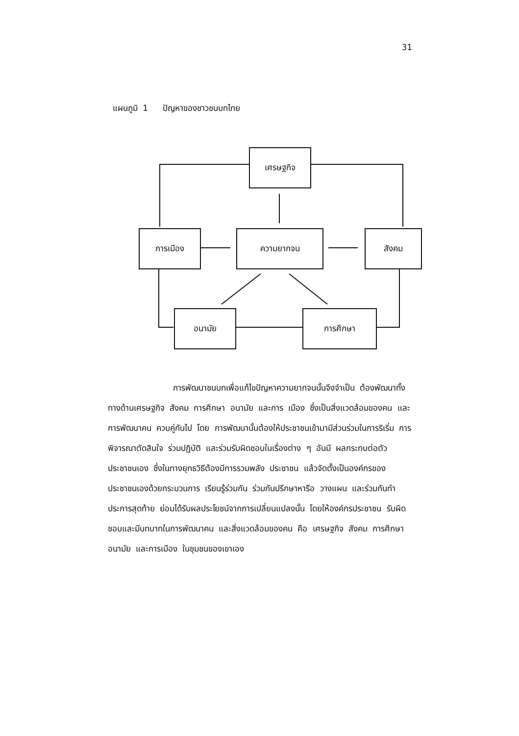31
แผนภูมิ 1 ปัญหาของชาวชนบทไทย
เศรษฐกิจ
การเมือง ความยากจน สังคม
อนามัย การศึกษา
การพัฒนาชนบทเพื่อแก้ไขปัญหาความยากจนนั้นจึงจำเป็น ต้องพัฒนาทั้งทางด้านเศรษฐกิจ สังคม การศึกษา อนามัย และการ เมือง ซึ่งเป็นสิ่งแวดล้อมของคน และการพัฒนาคน ควบคู่กันไป โดย การพัฒนานั้นต้องให้ประชาชนเข้ามามีส่วนร่วมในการริเริ่ม การ พิจารณาตัดสินใจ ร่วมปฏิบัติ และร่วมรับผิดชอบในเรื่องต่าง ๆ อันมี ผลกระทบต่อตัวประชาชนเอง ซึ่งในทางยุทธวิธีต้องมีการรวมพลัง ประชาชน แล้วจัดตั้งเป็นองค์กรของประชาชนเองด้วยกระบวนการ เรียนรู้ร่วมกัน ร่วมกันปรึกษาหารือ วางแผน และร่วมกันทำ ประการสุดท้าย ย่อมได้รับผลประโยชน์จากการเปลี่ยนแปลงนั้น โดยให้องค์กรประชาชน รับผิดชอบและมีบทบาทในการพัฒนาคน และสิ่งแวดล้อมของคน คือ เศรษฐกิจ สังคม การศึกษา อนามัย และการเมือง ในชุมชนของเขาเอง